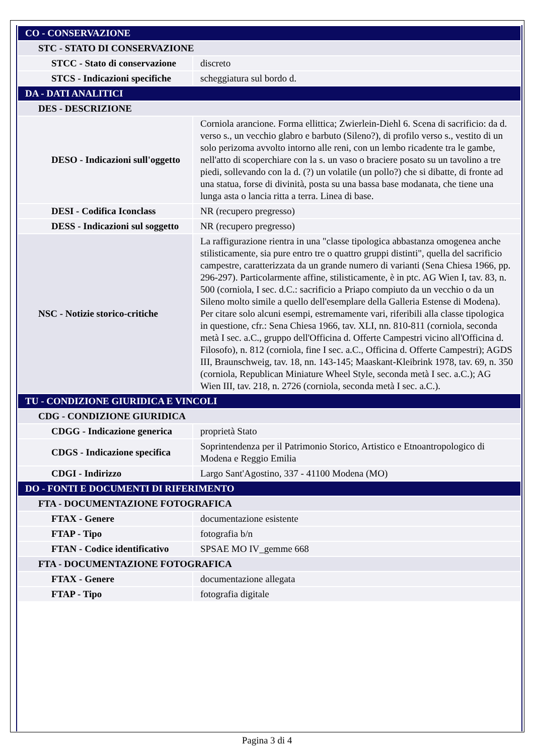| CO - CONSERVAZIONE | |
| STC - STATO DI CONSERVAZIONE | |
| STCC - Stato di conservazione | discreto |
| STCS - Indicazioni specifiche | scheggiatura sul bordo d. |
| DA - DATI ANALITICI | |
| DES - DESCRIZIONE | |
| DESO - Indicazioni sull'oggetto | Corniola arancione. Forma ellittica; Zwierlein-Diehl 6. Scena di sacrificio: da d. verso s., un vecchio glabro e barbuto (Sileno?), di profilo verso s., vestito di un solo perizoma avvolto intorno alle reni, con un lembo ricadente tra le gambe, nell'atto di scoperchiare con la s. un vaso o braciere posato su un tavolino a tre piedi, sollevando con la d. (?) un volatile (un pollo?) che si dibatte, di fronte ad una statua, forse di divinità, posta su una bassa base modanata, che tiene una lunga asta o lancia ritta a terra. Linea di base. |
| DESI - Codifica Iconclass | NR (recupero pregresso) |
| DESS - Indicazioni sul soggetto | NR (recupero pregresso) |
| NSC - Notizie storico-critiche | La raffigurazione rientra in una "classe tipologica abbastanza omogenea anche stilisticamente, sia pure entro tre o quattro gruppi distinti", quella del sacrificio campestre, caratterizzata da un grande numero di varianti (Sena Chiesa 1966, pp. 296-297). Particolarmente affine, stilisticamente, è in ptc. AG Wien I, tav. 83, n. 500 (corniola, I sec. d.C.: sacrificio a Priapo compiuto da un vecchio o da un Sileno molto simile a quello dell'esemplare della Galleria Estense di Modena). Per citare solo alcuni esempi, estremamente vari, riferibili alla classe tipologica in questione, cfr.: Sena Chiesa 1966, tav. XLI, nn. 810-811 (corniola, seconda metà I sec. a.C., gruppo dell'Officina d. Offerte Campestri vicino all'Officina d. Filosofo), n. 812 (corniola, fine I sec. a.C., Officina d. Offerte Campestri); AGDS III, Braunschweig, tav. 18, nn. 143-145; Maaskant-Kleibrink 1978, tav. 69, n. 350 (corniola, Republican Miniature Wheel Style, seconda metà I sec. a.C.); AG Wien III, tav. 218, n. 2726 (corniola, seconda metà I sec. a.C.). |
| TU - CONDIZIONE GIURIDICA E VINCOLI | |
| CDG - CONDIZIONE GIURIDICA | |
| CDGG - Indicazione generica | proprietà Stato |
| CDGS - Indicazione specifica | Soprintendenza per il Patrimonio Storico, Artistico e Etnoantropologico di Modena e Reggio Emilia |
| CDGI - Indirizzo | Largo Sant'Agostino, 337 - 41100 Modena (MO) |
| DO - FONTI E DOCUMENTI DI RIFERIMENTO | |
| FTA - DOCUMENTAZIONE FOTOGRAFICA | |
| FTAX - Genere | documentazione esistente |
| FTAP - Tipo | fotografia b/n |
| FTAN - Codice identificativo | SPSAE MO IV_gemme 668 |
| FTA - DOCUMENTAZIONE FOTOGRAFICA | |
| FTAX - Genere | documentazione allegata |
| FTAP - Tipo | fotografia digitale |
Pagina 3 di 4